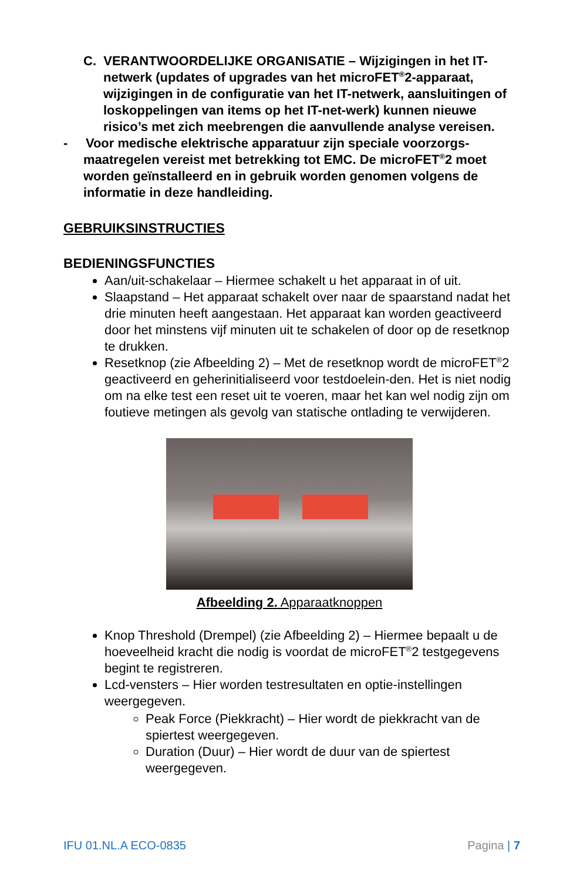C. VERANTWOORDELIJKE ORGANISATIE – Wijzigingen in het IT-netwerk (updates of upgrades van het microFET<sup>®</sup>2-apparaat, wijzigingen in de configuratie van het IT-netwerk, aansluitingen of loskoppelingen van items op het IT-net-werk) kunnen nieuwe risico’s met zich meebrengen die aanvullende analyse vereisen.
- Voor medische elektrische apparatuur zijn speciale voorzorgs-maatregelen vereist met betrekking tot EMC. De microFET<sup>®</sup>2 moet worden geïnstalleerd en in gebruik worden genomen volgens de informatie in deze handleiding.
GEBRUIKSINSTRUCTIES
BEDIENINGSFUNCTIES
Aan/uit-schakelaar – Hiermee schakelt u het apparaat in of uit.
Slaapstand – Het apparaat schakelt over naar de spaarstand nadat het drie minuten heeft aangestaan. Het apparaat kan worden geactiveerd door het minstens vijf minuten uit te schakelen of door op de resetknop te drukken.
Resetknop (zie Afbeelding 2) – Met de resetknop wordt de microFET<sup>®</sup>2 geactiveerd en geherinitialiseerd voor testdoelein-den. Het is niet nodig om na elke test een reset uit te voeren, maar het kan wel nodig zijn om foutieve metingen als gevolg van statische ontlading te verwijderen.
Afbeelding 2. Apparaatknoppen
Knop Threshold (Drempel) (zie Afbeelding 2) – Hiermee bepaalt u de hoeveelheid kracht die nodig is voordat de microFET<sup>®</sup>2 testgegevens begint te registreren.
Lcd-vensters – Hier worden testresultaten en optie-instellingen weergegeven.
Peak Force (Piekkracht) – Hier wordt de piekkracht van de spiertest weergegeven.
Duration (Duur) – Hier wordt de duur van de spiertest weergegeven.
IFU 01.NL.A ECO-0835 Pagina | 7